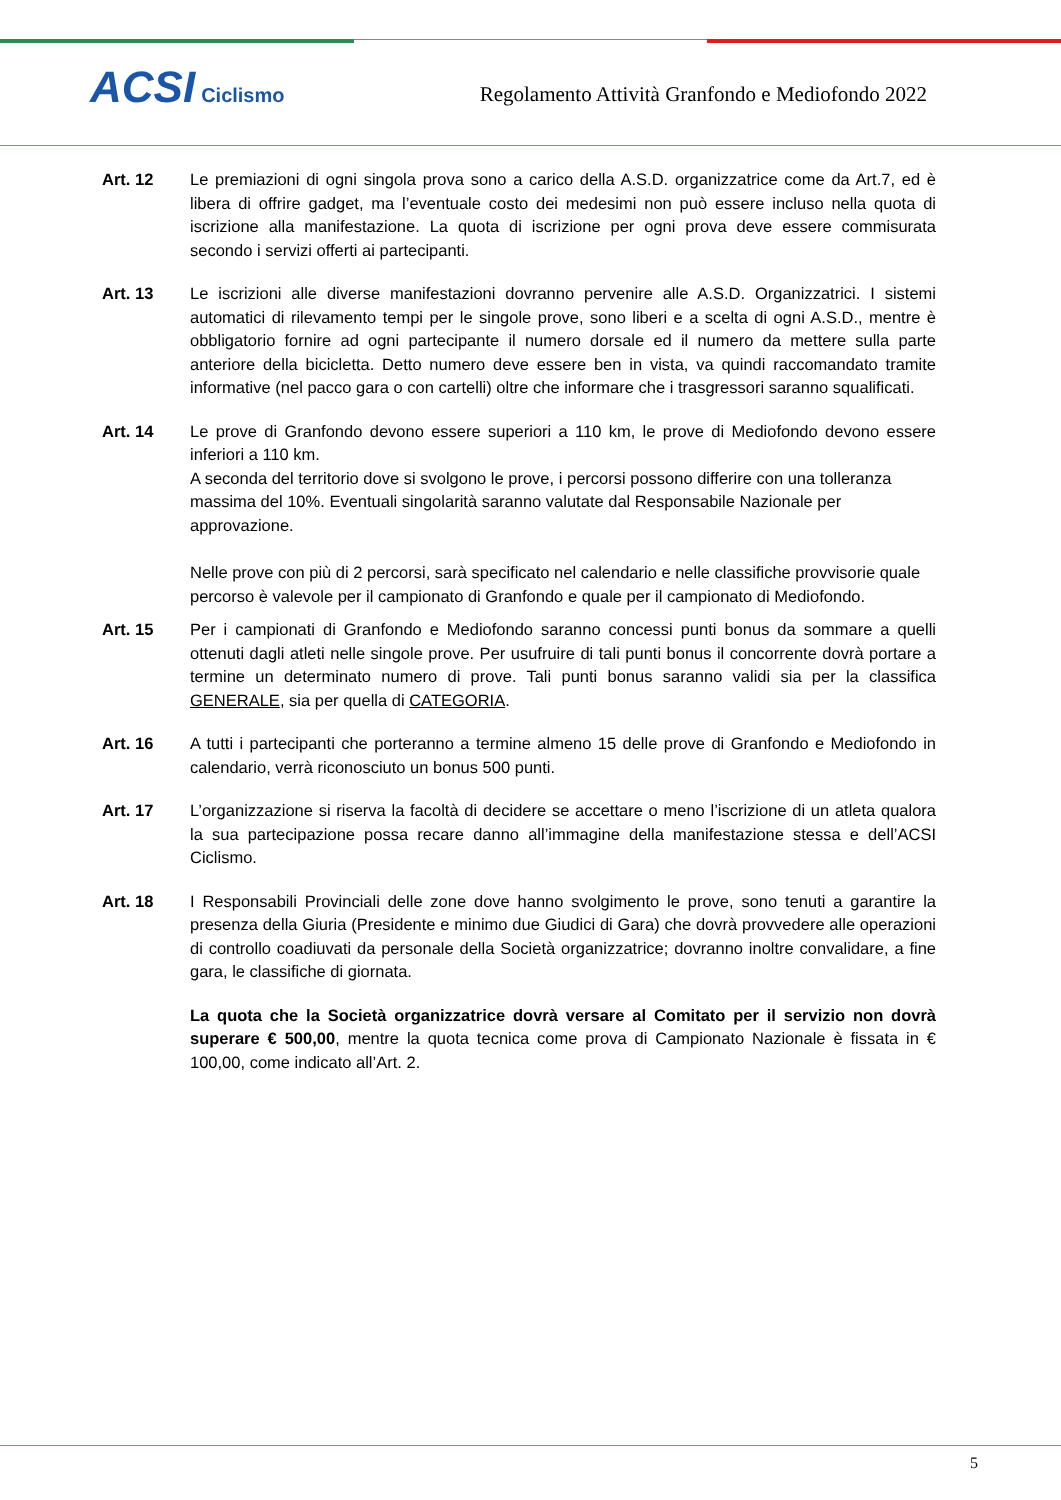ACSI Ciclismo
Regolamento Attività Granfondo e Mediofondo 2022
Art. 12 Le premiazioni di ogni singola prova sono a carico della A.S.D. organizzatrice come da Art.7, ed è libera di offrire gadget, ma l’eventuale costo dei medesimi non può essere incluso nella quota di iscrizione alla manifestazione. La quota di iscrizione per ogni prova deve essere commisurata secondo i servizi offerti ai partecipanti.
Art. 13 Le iscrizioni alle diverse manifestazioni dovranno pervenire alle A.S.D. Organizzatrici. I sistemi automatici di rilevamento tempi per le singole prove, sono liberi e a scelta di ogni A.S.D., mentre è obbligatorio fornire ad ogni partecipante il numero dorsale ed il numero da mettere sulla parte anteriore della bicicletta. Detto numero deve essere ben in vista, va quindi raccomandato tramite informative (nel pacco gara o con cartelli) oltre che informare che i trasgressori saranno squalificati.
Art. 14 Le prove di Granfondo devono essere superiori a 110 km, le prove di Mediofondo devono essere inferiori a 110 km.
A seconda del territorio dove si svolgono le prove, i percorsi possono differire con una tolleranza massima del 10%. Eventuali singolarità saranno valutate dal Responsabile Nazionale per approvazione.
Nelle prove con più di 2 percorsi, sarà specificato nel calendario e nelle classifiche provvisorie quale percorso è valevole per il campionato di Granfondo e quale per il campionato di Mediofondo.
Art. 15 Per i campionati di Granfondo e Mediofondo saranno concessi punti bonus da sommare a quelli ottenuti dagli atleti nelle singole prove. Per usufruire di tali punti bonus il concorrente dovrà portare a termine un determinato numero di prove. Tali punti bonus saranno validi sia per la classifica GENERALE, sia per quella di CATEGORIA.
Art. 16 A tutti i partecipanti che porteranno a termine almeno 15 delle prove di Granfondo e Mediofondo in calendario, verrà riconosciuto un bonus 500 punti.
Art. 17 L’organizzazione si riserva la facoltà di decidere se accettare o meno l’iscrizione di un atleta qualora la sua partecipazione possa recare danno all’immagine della manifestazione stessa e dell’ACSI Ciclismo.
Art. 18 I Responsabili Provinciali delle zone dove hanno svolgimento le prove, sono tenuti a garantire la presenza della Giuria (Presidente e minimo due Giudici di Gara) che dovrà provvedere alle operazioni di controllo coadiuvati da personale della Società organizzatrice; dovranno inoltre convalidare, a fine gara, le classifiche di giornata.
La quota che la Società organizzatrice dovrà versare al Comitato per il servizio non dovrà superare € 500,00, mentre la quota tecnica come prova di Campionato Nazionale è fissata in € 100,00, come indicato all’Art. 2.
5